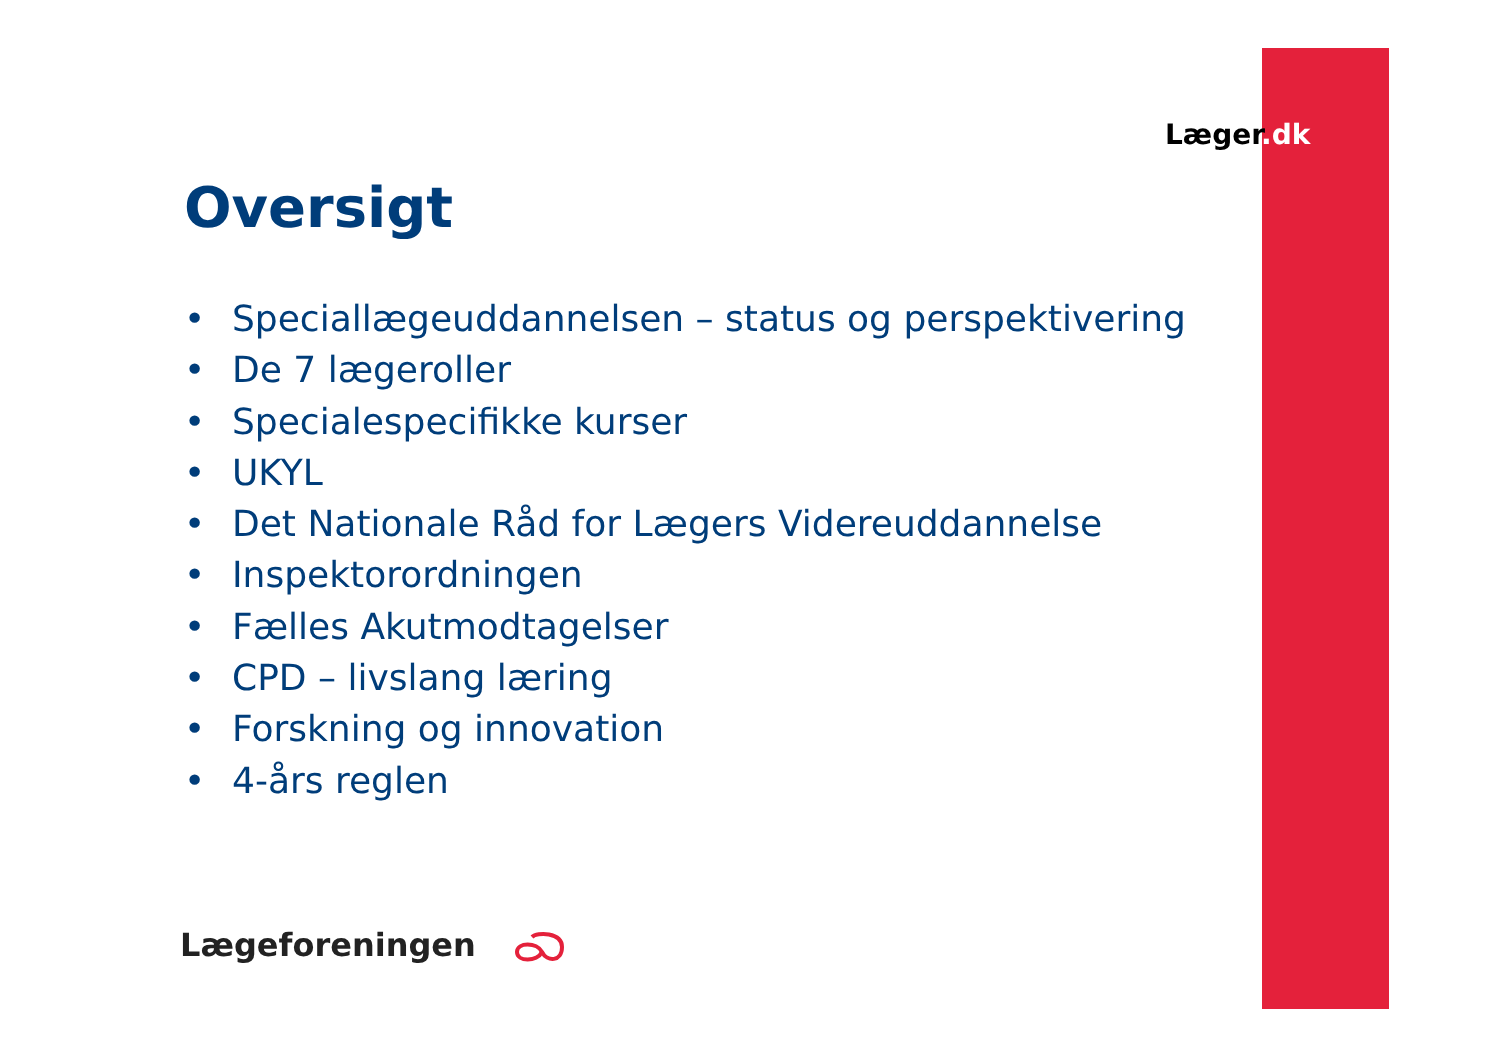Læger.dk
Oversigt
• Speciallægeuddannelsen – status og perspektivering
• De 7 lægeroller
• Specialespecifikke kurser
• UKYL
• Det Nationale Råd for Lægers Videreuddannelse
• Inspektorordningen
• Fælles Akutmodtagelser
• CPD – livslang læring
• Forskning og innovation
• 4-års reglen
Lægeforeningen